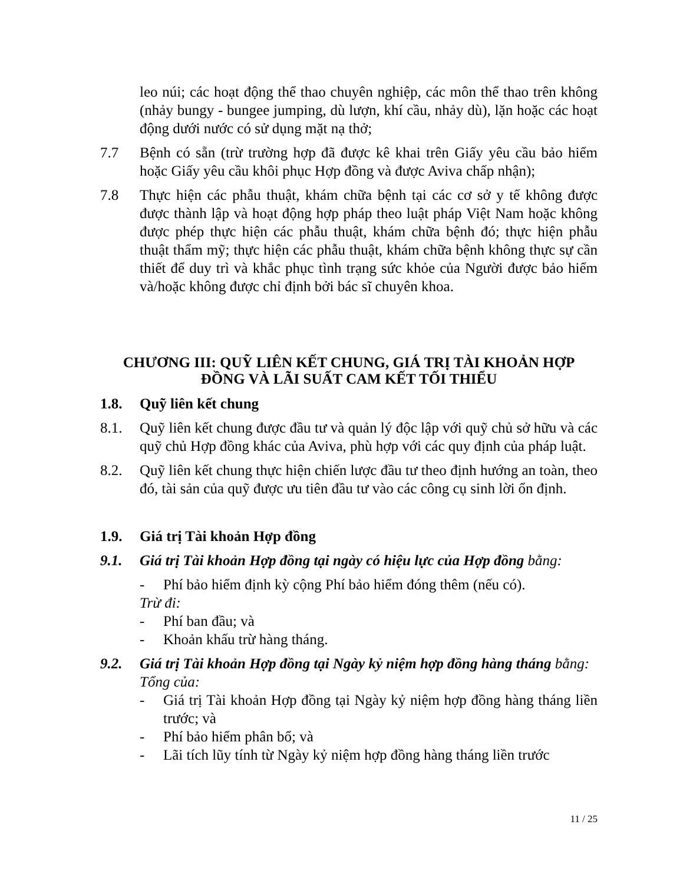leo núi; các hoạt động thể thao chuyên nghiệp, các môn thể thao trên không (nhảy bungy - bungee jumping, dù lượn, khí cầu, nhảy dù), lặn hoặc các hoạt động dưới nước có sử dụng mặt nạ thở;
7.7 Bệnh có sẵn (trừ trường hợp đã được kê khai trên Giấy yêu cầu bảo hiểm hoặc Giấy yêu cầu khôi phục Hợp đồng và được Aviva chấp nhận);
7.8 Thực hiện các phẫu thuật, khám chữa bệnh tại các cơ sở y tế không được được thành lập và hoạt động hợp pháp theo luật pháp Việt Nam hoặc không được phép thực hiện các phẫu thuật, khám chữa bệnh đó; thực hiện phẫu thuật thẩm mỹ; thực hiện các phẫu thuật, khám chữa bệnh không thực sự cần thiết để duy trì và khắc phục tình trạng sức khỏe của Người được bảo hiểm và/hoặc không được chỉ định bởi bác sĩ chuyên khoa.
CHƯƠNG III: QUỸ LIÊN KẾT CHUNG, GIÁ TRỊ TÀI KHOẢN HỢP ĐỒNG VÀ LÃI SUẤT CAM KẾT TỐI THIỂU
1.8. Quỹ liên kết chung
8.1. Quỹ liên kết chung được đầu tư và quản lý độc lập với quỹ chủ sở hữu và các quỹ chủ Hợp đồng khác của Aviva, phù hợp với các quy định của pháp luật.
8.2. Quỹ liên kết chung thực hiện chiến lược đầu tư theo định hướng an toàn, theo đó, tài sản của quỹ được ưu tiên đầu tư vào các công cụ sinh lời ổn định.
1.9. Giá trị Tài khoản Hợp đồng
9.1. Giá trị Tài khoản Hợp đồng tại ngày có hiệu lực của Hợp đồng bằng:
- Phí bảo hiểm định kỳ cộng Phí bảo hiểm đóng thêm (nếu có).
Trừ đi:
- Phí ban đầu; và
- Khoản khấu trừ hàng tháng.
9.2. Giá trị Tài khoản Hợp đồng tại Ngày kỷ niệm hợp đồng hàng tháng bằng:
Tổng của:
- Giá trị Tài khoản Hợp đồng tại Ngày kỷ niệm hợp đồng hàng tháng liền trước; và
- Phí bảo hiểm phân bổ; và
- Lãi tích lũy tính từ Ngày kỷ niệm hợp đồng hàng tháng liền trước
11 / 25